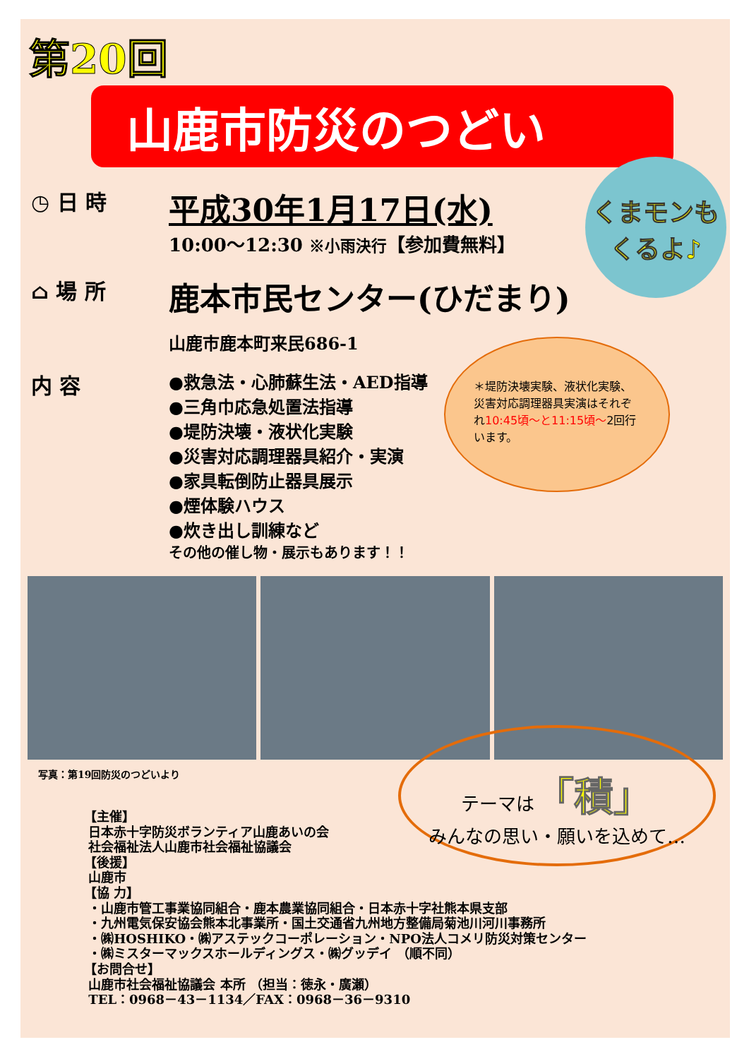第20回
山鹿市防災のつどい
くまモンも
くるよ♪
◷ 日 時
平成30年1月17日(水)
10:00～12:30 ※小雨決行【参加費無料】
⌂ 場 所
鹿本市民センター(ひだまり)
山鹿市鹿本町来民686-1
内 容
●救急法・心肺蘇生法・AED指導
●三角巾応急処置法指導
●堤防決壊・液状化実験
●災害対応調理器具紹介・実演
●家具転倒防止器具展示
●煙体験ハウス
●炊き出し訓練など
その他の催し物・展示もあります！！
＊堤防決壊実験、液状化実験、災害対応調理器具実演はそれぞれ10:45頃～と11:15頃～2回行います。
写真：第19回防災のつどいより
テーマは「積」
みんなの思い・願いを込めて…
【主催】
日本赤十字防災ボランティア山鹿あいの会
社会福祉法人山鹿市社会福祉協議会
【後援】
山鹿市
【協 力】
・山鹿市管工事業協同組合・鹿本農業協同組合・日本赤十字社熊本県支部
・九州電気保安協会熊本北事業所・国土交通省九州地方整備局菊池川河川事務所
・㈱HOSHIKO・㈱アステックコーポレーション・NPO法人コメリ防災対策センター
・㈱ミスターマックスホールディングス・㈱グッデイ （順不同）
【お問合せ】
山鹿市社会福祉協議会 本所 （担当：徳永・廣瀬）
TEL：0968－43－1134／FAX：0968－36－9310